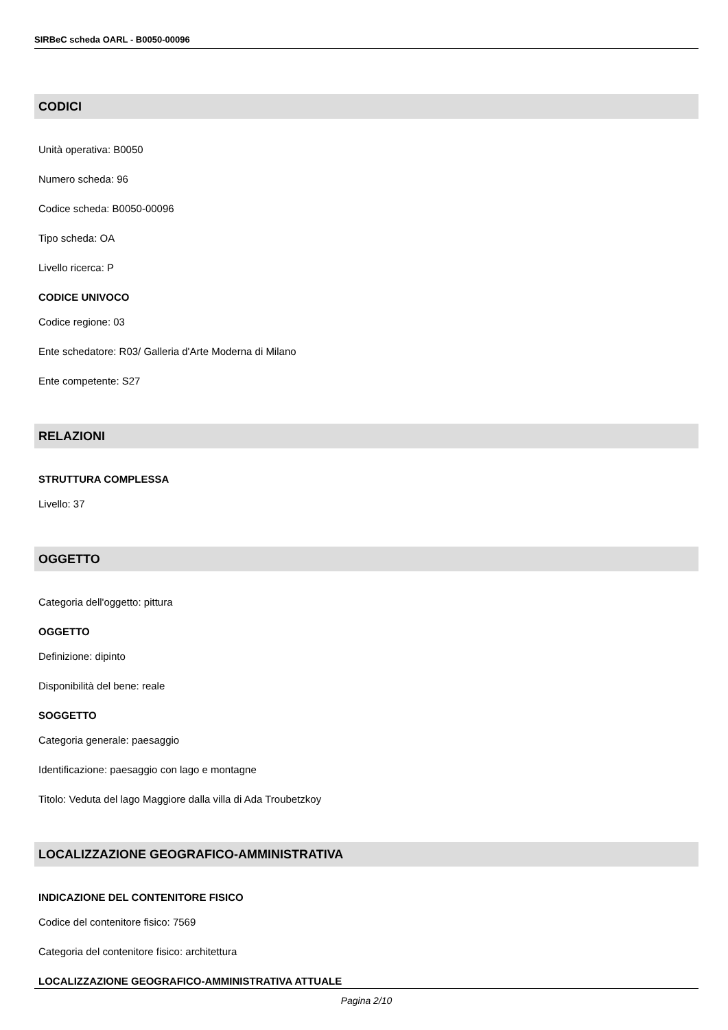SIRBeC scheda OARL - B0050-00096
CODICI
Unità operativa: B0050
Numero scheda: 96
Codice scheda: B0050-00096
Tipo scheda: OA
Livello ricerca: P
CODICE UNIVOCO
Codice regione: 03
Ente schedatore: R03/ Galleria d'Arte Moderna di Milano
Ente competente: S27
RELAZIONI
STRUTTURA COMPLESSA
Livello: 37
OGGETTO
Categoria dell'oggetto: pittura
OGGETTO
Definizione: dipinto
Disponibilità del bene: reale
SOGGETTO
Categoria generale: paesaggio
Identificazione: paesaggio con lago e montagne
Titolo: Veduta del lago Maggiore dalla villa di Ada Troubetzkoy
LOCALIZZAZIONE GEOGRAFICO-AMMINISTRATIVA
INDICAZIONE DEL CONTENITORE FISICO
Codice del contenitore fisico: 7569
Categoria del contenitore fisico: architettura
LOCALIZZAZIONE GEOGRAFICO-AMMINISTRATIVA ATTUALE
Pagina 2/10